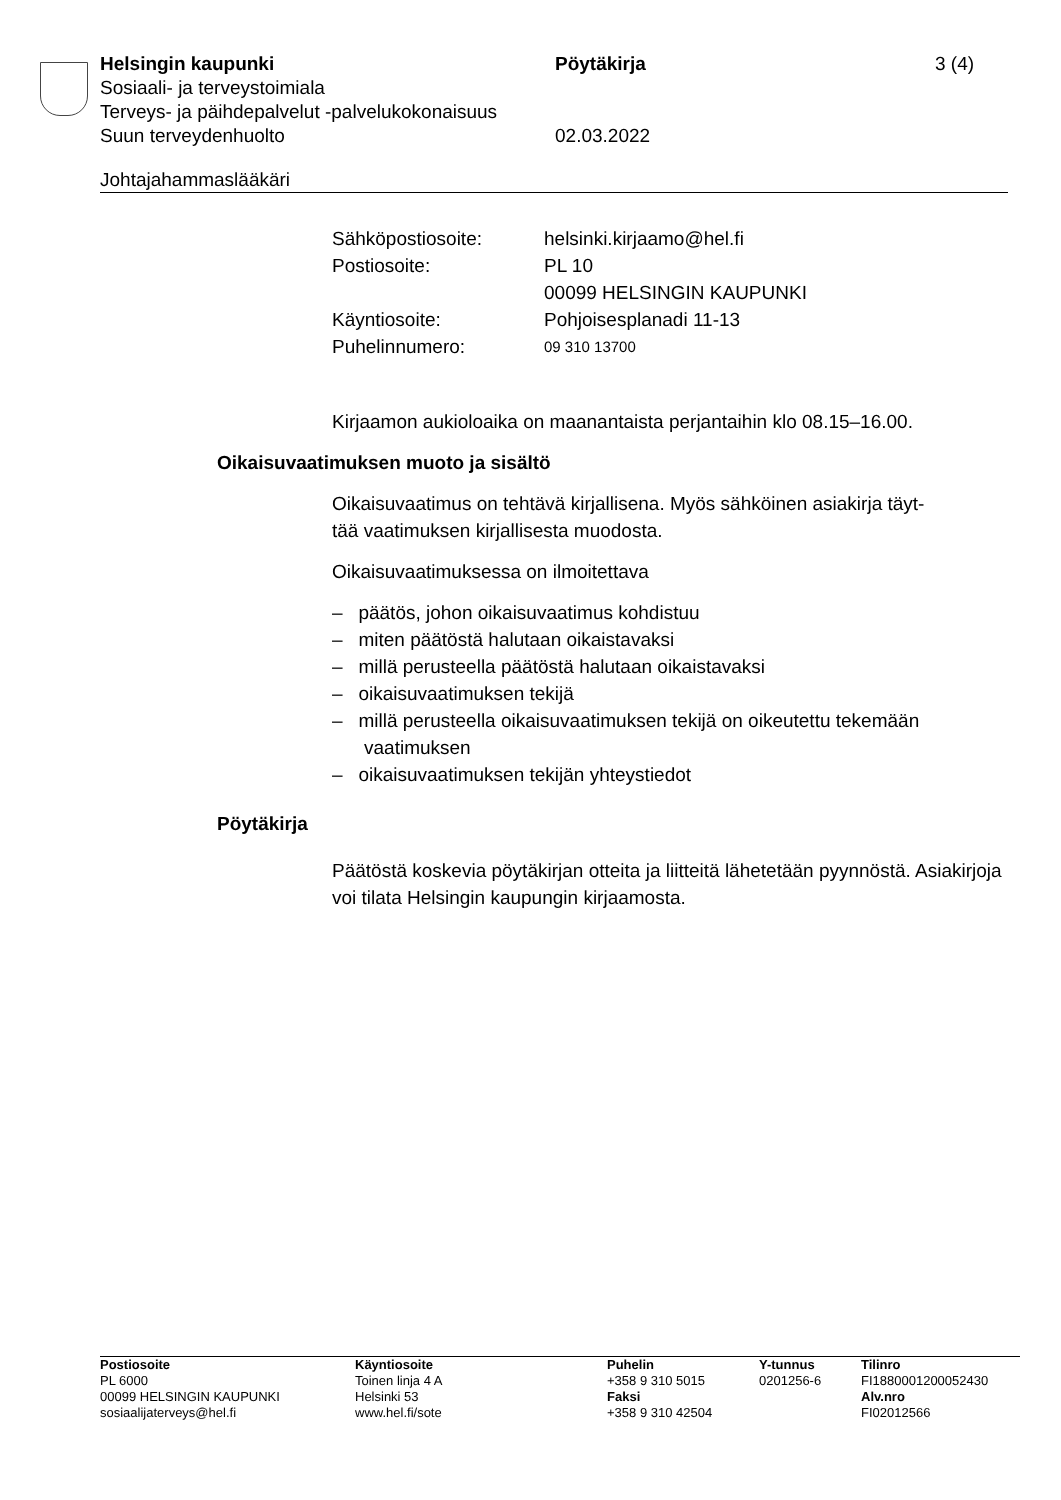Helsingin kaupunki Pöytäkirja 3 (4)
Sosiaali- ja terveystoimiala
Terveys- ja päihdepalvelut -palvelukokonaisuus
Suun terveydenhuolto 02.03.2022
Johtajahammaslääkäri
| Sähköpostiosoite: | helsinki.kirjaamo@hel.fi |
| Postiosoite: | PL 10 00099 HELSINGIN KAUPUNKI |
| Käyntiosoite: | Pohjoisesplanadi 11-13 |
| Puhelinnumero: | 09 310 13700 |
Kirjaamon aukioloaika on maanantaista perjantaihin klo 08.15–16.00.
Oikaisuvaatimuksen muoto ja sisältö
Oikaisuvaatimus on tehtävä kirjallisena. Myös sähköinen asiakirja täyt-
tää vaatimuksen kirjallisesta muodosta.
Oikaisuvaatimuksessa on ilmoitettava
– päätös, johon oikaisuvaatimus kohdistuu
– miten päätöstä halutaan oikaistavaksi
– millä perusteella päätöstä halutaan oikaistavaksi
– oikaisuvaatimuksen tekijä
– millä perusteella oikaisuvaatimuksen tekijä on oikeutettu tekemään vaatimuksen
– oikaisuvaatimuksen tekijän yhteystiedot
Pöytäkirja
Päätöstä koskevia pöytäkirjan otteita ja liitteitä lähetetään pyynnöstä. Asiakirjoja voi tilata Helsingin kaupungin kirjaamosta.
Postiosoite
PL 6000
00099 HELSINGIN KAUPUNKI
sosiaalijaterveys@hel.fi
Käyntiosoite
Toinen linja 4 A
Helsinki 53
www.hel.fi/sote
Puhelin
+358 9 310 5015
Faksi
+358 9 310 42504
Y-tunnus
0201256-6
Tilinro
FI1880001200052430
Alv.nro
FI02012566